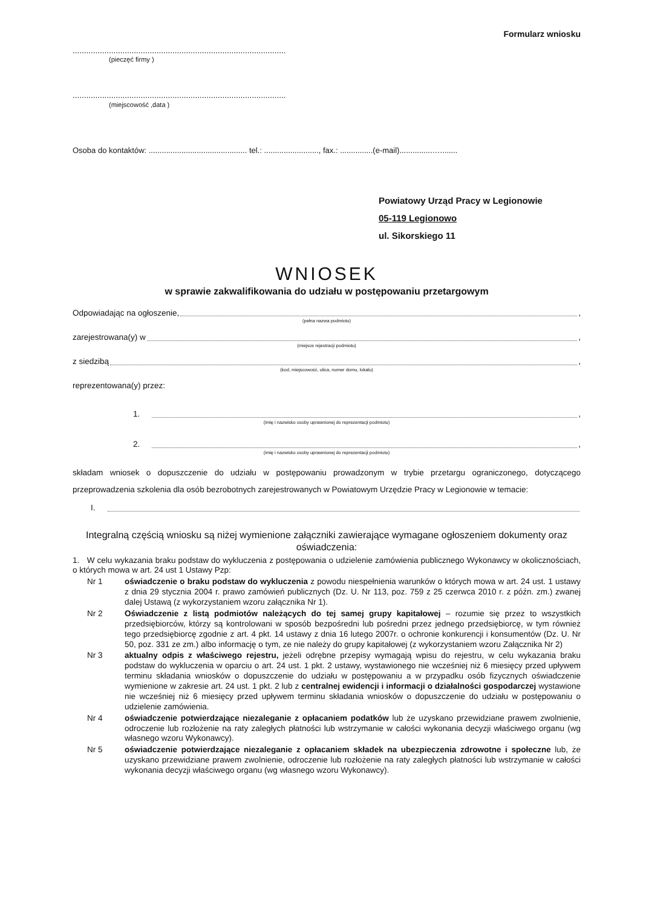Formularz wniosku
..............................................................................................
(pieczęć firmy )
..............................................................................................
(miejscowość ,data )
Osoba do kontaktów: ............................................. tel.: ........................., fax.: ...............(e-mail)...............…........
Powiatowy Urząd Pracy w Legionowie
05-119 Legionowo
ul. Sikorskiego 11
WNIOSEK
w sprawie zakwalifikowania do udziału w postępowaniu przetargowym
Odpowiadając na ogłoszenie, ,
(pełna nazwa podmiotu)
zarejestrowana(y) w ,
(miejsce rejestracji podmiotu)
z siedzibą ,
(kod, miejscowość, ulica, numer domu, lokalu)
reprezentowana(y) przez:
1. ,
(imię i nazwisko osoby uprawnionej do reprezentacji podmiotu)
2. ,
(imię i nazwisko osoby uprawnionej do reprezentacji podmiotu)
składam wniosek o dopuszczenie do udziału w postępowaniu prowadzonym w trybie przetargu ograniczonego, dotyczącego przeprowadzenia szkolenia dla osób bezrobotnych zarejestrowanych w Powiatowym Urzędzie Pracy w Legionowie w temacie:
I.
Integralną częścią wniosku są niżej wymienione załączniki zawierające wymagane ogłoszeniem dokumenty oraz oświadczenia:
1. W celu wykazania braku podstaw do wykluczenia z postępowania o udzielenie zamówienia publicznego Wykonawcy w okolicznościach, o których mowa w art. 24 ust 1 Ustawy Pzp:
Nr 1 oświadczenie o braku podstaw do wykluczenia z powodu niespełnienia warunków o których mowa w art. 24 ust. 1 ustawy z dnia 29 stycznia 2004 r. prawo zamówień publicznych (Dz. U. Nr 113, poz. 759 z 25 czerwca 2010 r. z późn. zm.) zwanej dalej Ustawą (z wykorzystaniem wzoru załącznika Nr 1).
Nr 2 Oświadczenie z listą podmiotów należących do tej samej grupy kapitałowej – rozumie się przez to wszystkich przedsiębiorców, którzy są kontrolowani w sposób bezpośredni lub pośredni przez jednego przedsiębiorcę, w tym również tego przedsiębiorcę zgodnie z art. 4 pkt. 14 ustawy z dnia 16 lutego 2007r. o ochronie konkurencji i konsumentów (Dz. U. Nr 50, poz. 331 ze zm.) albo informację o tym, ze nie należy do grupy kapitałowej (z wykorzystaniem wzoru Załącznika Nr 2)
Nr 3 aktualny odpis z właściwego rejestru, jeżeli odrębne przepisy wymagają wpisu do rejestru, w celu wykazania braku podstaw do wykluczenia w oparciu o art. 24 ust. 1 pkt. 2 ustawy, wystawionego nie wcześniej niż 6 miesięcy przed upływem terminu składania wniosków o dopuszczenie do udziału w postępowaniu a w przypadku osób fizycznych oświadczenie wymienione w zakresie art. 24 ust. 1 pkt. 2 lub z centralnej ewidencji i informacji o działalności gospodarczej wystawione nie wcześniej niż 6 miesięcy przed upływem terminu składania wniosków o dopuszczenie do udziału w postępowaniu o udzielenie zamówienia.
Nr 4 oświadczenie potwierdzające niezaleganie z opłacaniem podatków lub że uzyskano przewidziane prawem zwolnienie, odroczenie lub rozłożenie na raty zaległych płatności lub wstrzymanie w całości wykonania decyzji właściwego organu (wg własnego wzoru Wykonawcy).
Nr 5 oświadczenie potwierdzające niezaleganie z opłacaniem składek na ubezpieczenia zdrowotne i społeczne lub, że uzyskano przewidziane prawem zwolnienie, odroczenie lub rozłożenie na raty zaległych płatności lub wstrzymanie w całości wykonania decyzji właściwego organu (wg własnego wzoru Wykonawcy).